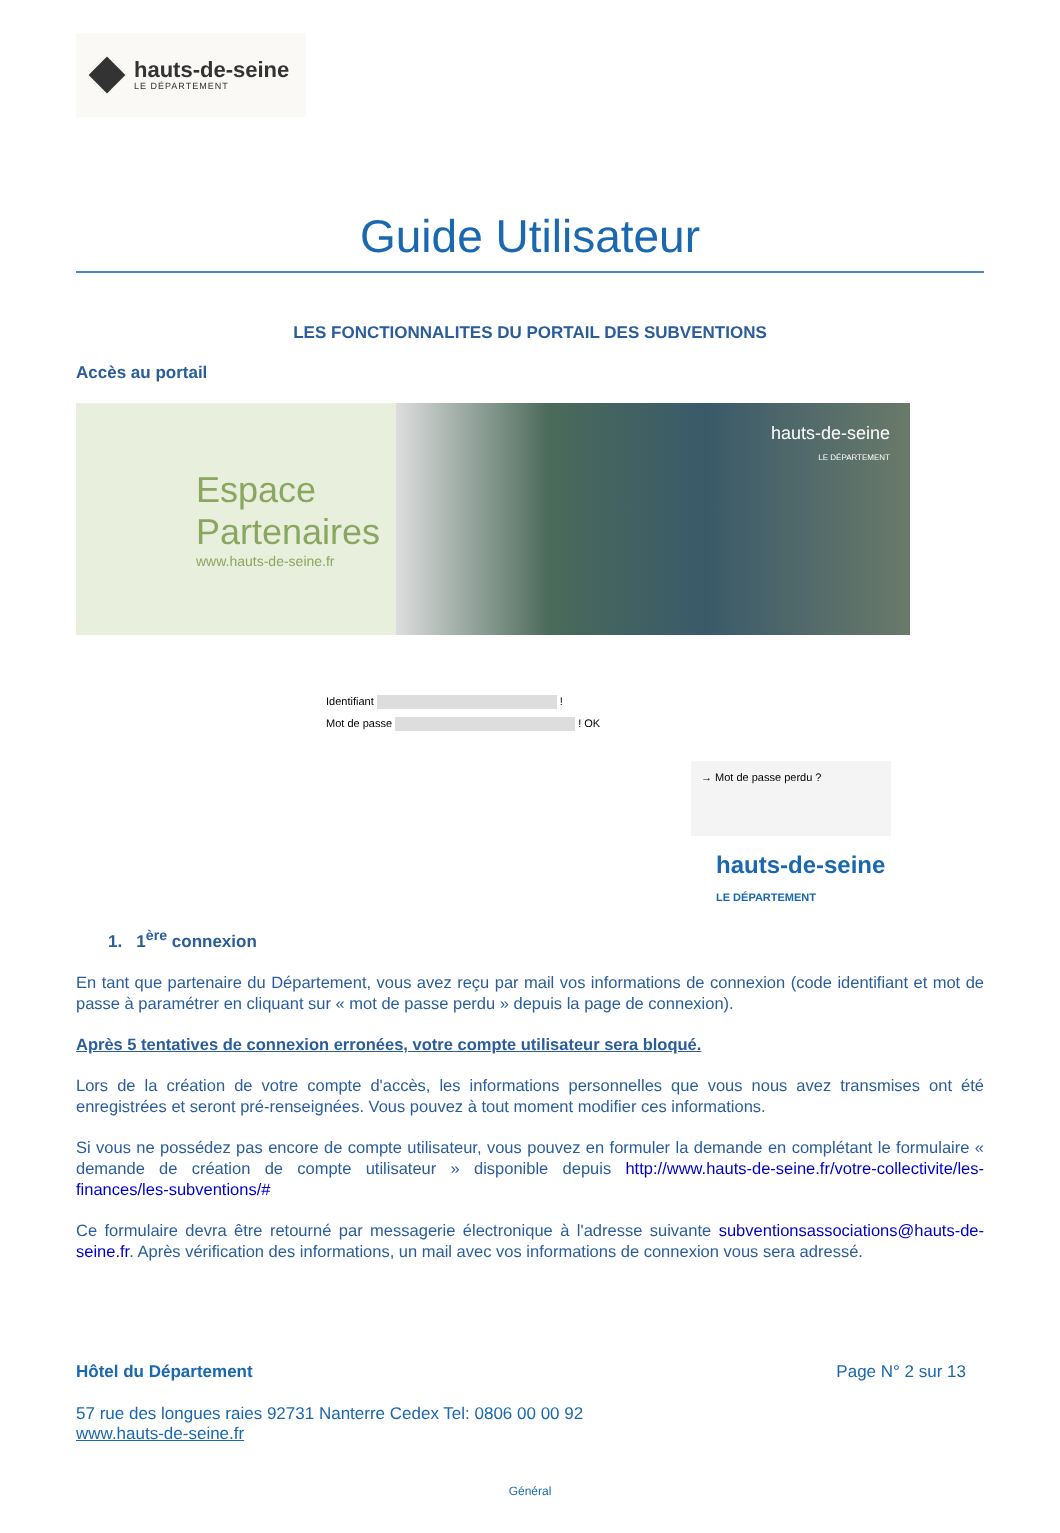hauts-de-seine
LE DÉPARTEMENT
Guide Utilisateur
LES FONCTIONNALITES DU PORTAIL DES SUBVENTIONS
Accès au portail
Espace
Partenaires
www.hauts-de-seine.fr
hauts-de-seine
LE DÉPARTEMENT
Identifiant !
Mot de passe ! OK
→ Mot de passe perdu ?
hauts-de-seine
LE DÉPARTEMENT
1. 1<sup>ère</sup> connexion
En tant que partenaire du Département, vous avez reçu par mail vos informations de connexion (code identifiant et mot de passe à paramétrer en cliquant sur « mot de passe perdu » depuis la page de connexion).
Après 5 tentatives de connexion erronées, votre compte utilisateur sera bloqué.
Lors de la création de votre compte d'accès, les informations personnelles que vous nous avez transmises ont été enregistrées et seront pré-renseignées. Vous pouvez à tout moment modifier ces informations.
Si vous ne possédez pas encore de compte utilisateur, vous pouvez en formuler la demande en complétant le formulaire « demande de création de compte utilisateur » disponible depuis http://www.hauts-de-seine.fr/votre-collectivite/les-finances/les-subventions/#
Ce formulaire devra être retourné par messagerie électronique à l'adresse suivante subventionsassociations@hauts-de-seine.fr. Après vérification des informations, un mail avec vos informations de connexion vous sera adressé.
Hôtel du Département Page N° 2 sur 13
57 rue des longues raies 92731 Nanterre Cedex Tel: 0806 00 00 92
www.hauts-de-seine.fr
Général